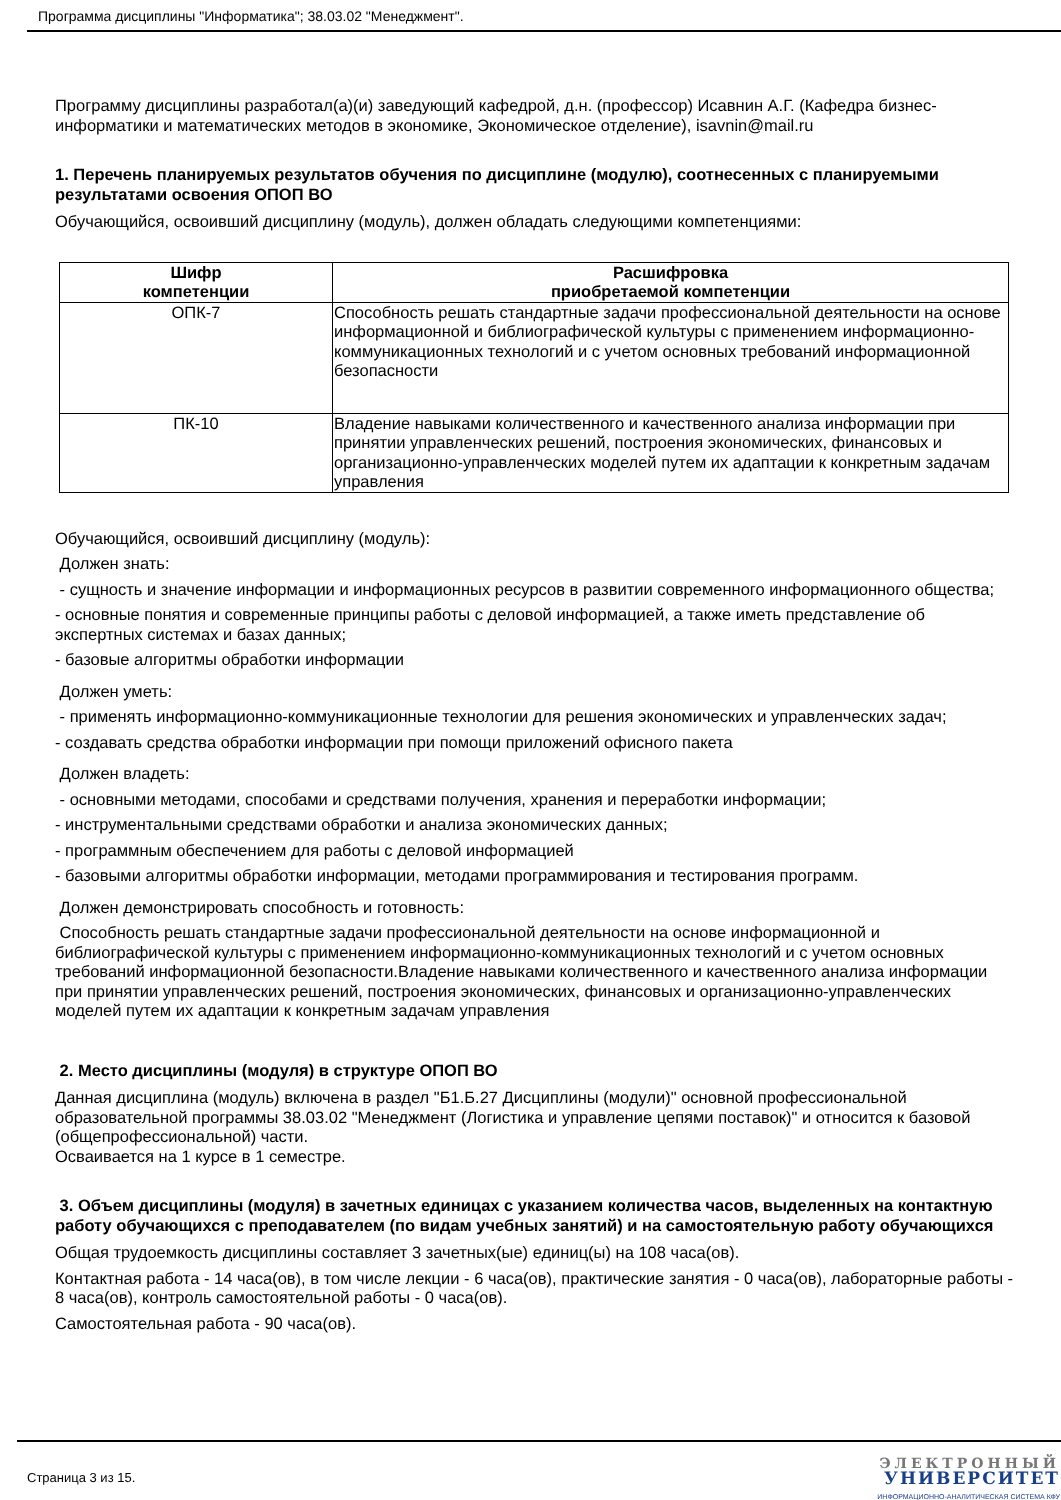Программа дисциплины "Информатика"; 38.03.02 "Менеджмент".
Программу дисциплины разработал(а)(и) заведующий кафедрой, д.н. (профессор) Исавнин А.Г. (Кафедра бизнес-информатики и математических методов в экономике, Экономическое отделение), isavnin@mail.ru
1. Перечень планируемых результатов обучения по дисциплине (модулю), соотнесенных с планируемыми результатами освоения ОПОП ВО
Обучающийся, освоивший дисциплину (модуль), должен обладать следующими компетенциями:
| Шифр компетенции | Расшифровка приобретаемой компетенции |
| --- | --- |
| ОПК-7 | Способность решать стандартные задачи профессиональной деятельности на основе информационной и библиографической культуры с применением информационно-коммуникационных технологий и с учетом основных требований информационной безопасности |
| ПК-10 | Владение навыками количественного и качественного анализа информации при принятии управленческих решений, построения экономических, финансовых и организационно-управленческих моделей путем их адаптации к конкретным задачам управления |
Обучающийся, освоивший дисциплину (модуль):
Должен знать:
- сущность и значение информации и информационных ресурсов в развитии современного информационного общества;
- основные понятия и современные принципы работы с деловой информацией, а также иметь представление об экспертных системах и базах данных;
- базовые алгоритмы обработки информации
Должен уметь:
- применять информационно-коммуникационные технологии для решения экономических и управленческих задач;
- создавать средства обработки информации при помощи приложений офисного пакета
Должен владеть:
- основными методами, способами и средствами получения, хранения и переработки информации;
- инструментальными средствами обработки и анализа экономических данных;
- программным обеспечением для работы с деловой информацией
- базовыми алгоритмы обработки информации, методами программирования и тестирования программ.
Должен демонстрировать способность и готовность:
Способность решать стандартные задачи профессиональной деятельности на основе информационной и библиографической культуры с применением информационно-коммуникационных технологий и с учетом основных требований информационной безопасности.Владение навыками количественного и качественного анализа информации при принятии управленческих решений, построения экономических, финансовых и организационно-управленческих моделей путем их адаптации к конкретным задачам управления
2. Место дисциплины (модуля) в структуре ОПОП ВО
Данная дисциплина (модуль) включена в раздел "Б1.Б.27 Дисциплины (модули)" основной профессиональной образовательной программы 38.03.02 "Менеджмент (Логистика и управление цепями поставок)" и относится к базовой (общепрофессиональной) части.
Осваивается на 1 курсе в 1 семестре.
3. Объем дисциплины (модуля) в зачетных единицах с указанием количества часов, выделенных на контактную работу обучающихся с преподавателем (по видам учебных занятий) и на самостоятельную работу обучающихся
Общая трудоемкость дисциплины составляет 3 зачетных(ые) единиц(ы) на 108 часа(ов).
Контактная работа - 14 часа(ов), в том числе лекции - 6 часа(ов), практические занятия - 0 часа(ов), лабораторные работы - 8 часа(ов), контроль самостоятельной работы - 0 часа(ов).
Самостоятельная работа - 90 часа(ов).
Страница 3 из 15.
ЭЛЕКТРОННЫЙ
УНИВЕРСИТЕТ
ИНФОРМАЦИОННО-АНАЛИТИЧЕСКАЯ СИСТЕМА КФУ